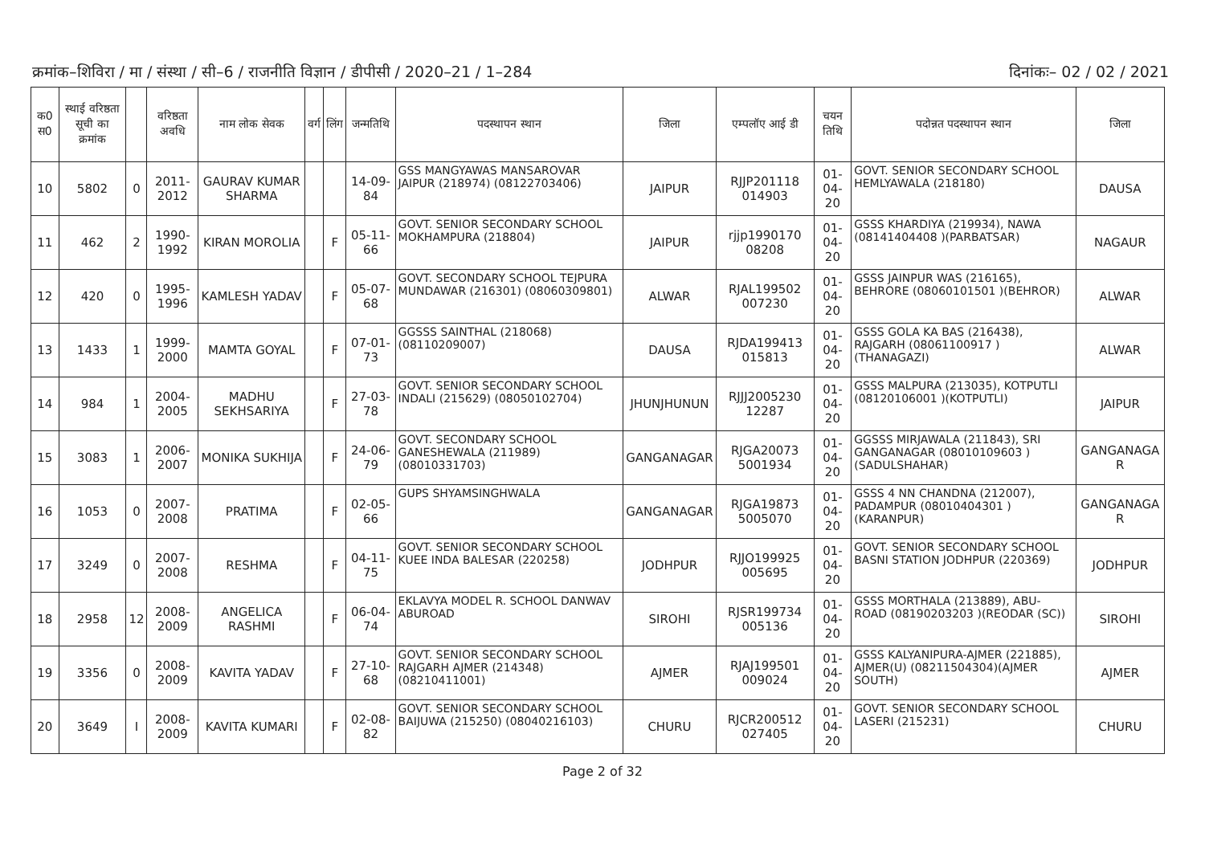क्रमांक–शिविरा / मा / संस्था / सी–6 / राजनीति विज्ञान / डीपीसी / 2020–21 / 1–284 दिनांकः– 02 / 02 / 2021
| क0 स0 | स्थाई वरिष्ठता सूची का क्रमांक | | वरिष्ठता अवधि | नाम लोक सेवक | वर्ग | लिंग | जन्मतिथि | पदस्थापन स्थान | जिला | एम्पलॉए आई डी | चयन तिथि | पदोन्नत पदस्थापन स्थान | जिला |
| --- | --- | --- | --- | --- | --- | --- | --- | --- | --- | --- | --- | --- | --- |
| 10 | 5802 | 0 | 2011-2012 | GAURAV KUMAR SHARMA | | | 14-09-84 | GSS MANGYAWAS MANSAROVAR JAIPUR (218974) (08122703406) | JAIPUR | RJJP201118 014903 | 01-04-20 | GOVT. SENIOR SECONDARY SCHOOL HEMLYAWALA (218180) | DAUSA |
| 11 | 462 | 2 | 1990-1992 | KIRAN MOROLIA | | F | 05-11-66 | GOVT. SENIOR SECONDARY SCHOOL MOKHAMPURA (218804) | JAIPUR | rjjp1990170 08208 | 01-04-20 | GSSS KHARDIYA (219934), NAWA (08141404408 )(PARBATSAR) | NAGAUR |
| 12 | 420 | 0 | 1995-1996 | KAMLESH YADAV | | F | 05-07-68 | GOVT. SECONDARY SCHOOL TEJPURA MUNDAWAR (216301) (08060309801) | ALWAR | RJAL199502 007230 | 01-04-20 | GSSS JAINPUR WAS (216165), BEHRORE (08060101501 )(BEHROR) | ALWAR |
| 13 | 1433 | 1 | 1999-2000 | MAMTA GOYAL | | F | 07-01-73 | GGSSS SAINTHAL (218068) (08110209007) | DAUSA | RJDA199413 015813 | 01-04-20 | GSSS GOLA KA BAS (216438), RAJGARH (08061100917 )(THANAGAZI) | ALWAR |
| 14 | 984 | 1 | 2004-2005 | MADHU SEKHSARIYA | | F | 27-03-78 | GOVT. SENIOR SECONDARY SCHOOL INDALI (215629) (08050102704) | JHUNJHUNUN | RJJJ2005230 12287 | 01-04-20 | GSSS MALPURA (213035), KOTPUTLI (08120106001 )(KOTPUTLI) | JAIPUR |
| 15 | 3083 | 1 | 2006-2007 | MONIKA SUKHIJA | | F | 24-06-79 | GOVT. SECONDARY SCHOOL GANESHEWALA (211989) (08010331703) | GANGANAGAR | RJGA20073 5001934 | 01-04-20 | GGSSS MIRJAWALA (211843), SRI GANGANAGAR (08010109603 )(SADULSHAHAR) | GANGANAGA R |
| 16 | 1053 | 0 | 2007-2008 | PRATIMA | | F | 02-05-66 | GUPS SHYAMSINGHWALA | GANGANAGAR | RJGA19873 5005070 | 01-04-20 | GSSS 4 NN CHANDNA (212007), PADAMPUR (08010404301 )(KARANPUR) | GANGANAGA R |
| 17 | 3249 | 0 | 2007-2008 | RESHMA | | F | 04-11-75 | GOVT. SENIOR SECONDARY SCHOOL KUEE INDA BALESAR (220258) | JODHPUR | RJJO199925 005695 | 01-04-20 | GOVT. SENIOR SECONDARY SCHOOL BASNI STATION JODHPUR (220369) | JODHPUR |
| 18 | 2958 | 12 | 2008-2009 | ANGELICA RASHMI | | F | 06-04-74 | EKLAVYA MODEL R. SCHOOL DANWAV ABUROAD | SIROHI | RJSR199734 005136 | 01-04-20 | GSSS MORTHALA (213889), ABU-ROAD (08190203203 )(REODAR (SC)) | SIROHI |
| 19 | 3356 | 0 | 2008-2009 | KAVITA YADAV | | F | 27-10-68 | GOVT. SENIOR SECONDARY SCHOOL RAJGARH AJMER (214348) (08210411001) | AJMER | RJAJ199501 009024 | 01-04-20 | GSSS KALYANIPURA-AJMER (221885), AJMER(U) (08211504304)(AJMER SOUTH) | AJMER |
| 20 | 3649 | I | 2008-2009 | KAVITA KUMARI | | F | 02-08-82 | GOVT. SENIOR SECONDARY SCHOOL BAIJUWA (215250) (08040216103) | CHURU | RJCR200512 027405 | 01-04-20 | GOVT. SENIOR SECONDARY SCHOOL LASERI (215231) | CHURU |
Page 2 of 32